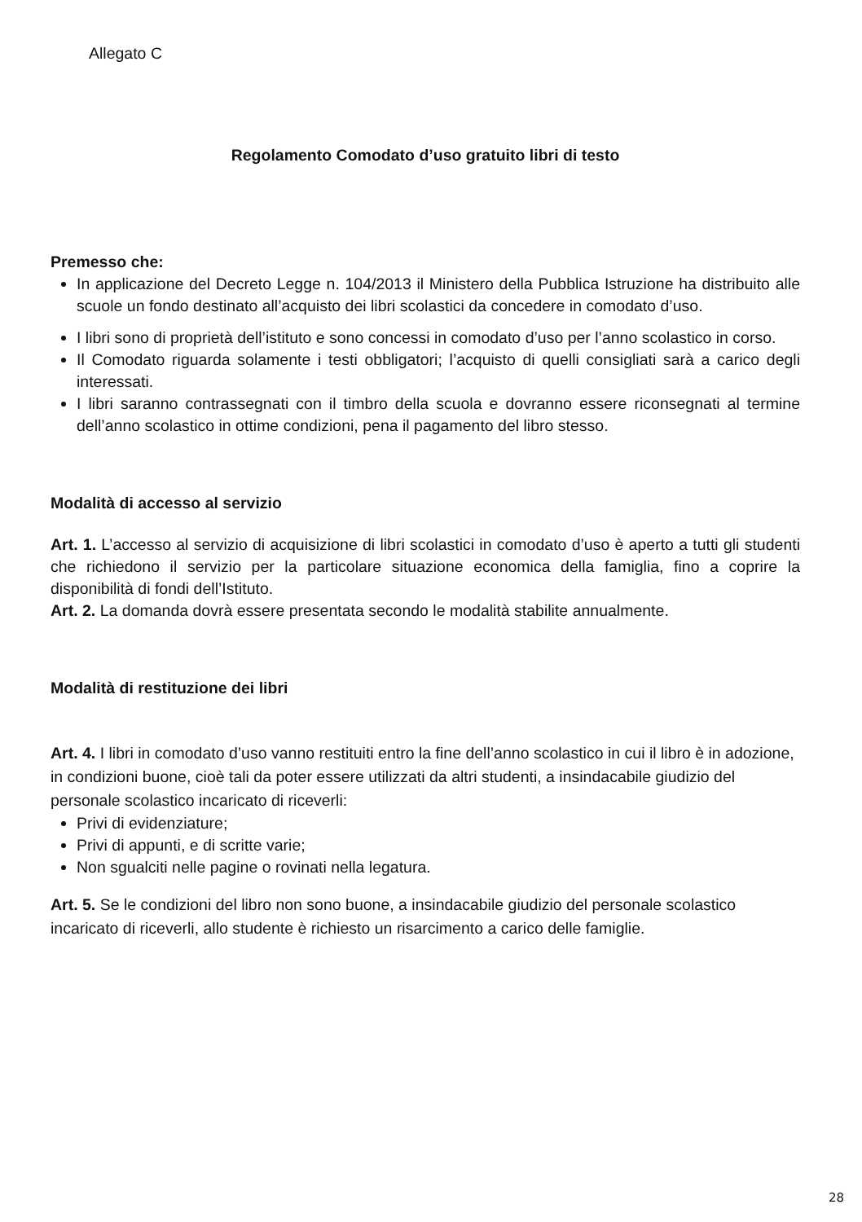Allegato C
Regolamento Comodato d’uso gratuito libri di testo
Premesso che:
In applicazione del Decreto Legge n. 104/2013 il Ministero della Pubblica Istruzione ha distribuito alle scuole un fondo destinato all’acquisto dei libri scolastici da concedere in comodato d’uso.
I libri sono di proprietà dell’istituto e sono concessi in comodato d’uso per l’anno scolastico in corso.
Il Comodato riguarda solamente i testi obbligatori; l’acquisto di quelli consigliati sarà a carico degli interessati.
I libri saranno contrassegnati con il timbro della scuola e dovranno essere riconsegnati al termine dell’anno scolastico in ottime condizioni, pena il pagamento del libro stesso.
Modalità di accesso al servizio
Art. 1. L’accesso al servizio di acquisizione di libri scolastici in comodato d’uso è aperto a tutti gli studenti che richiedono il servizio per la particolare situazione economica della famiglia, fino a coprire la disponibilità di fondi dell’Istituto.
Art. 2. La domanda dovrà essere presentata secondo le modalità stabilite annualmente.
Modalità di restituzione dei libri
Art. 4. I libri in comodato d’uso vanno restituiti entro la fine dell’anno scolastico in cui il libro è in adozione, in condizioni buone, cioè tali da poter essere utilizzati da altri studenti, a insindacabile giudizio del personale scolastico incaricato di riceverli:
Privi di evidenziature;
Privi di appunti, e di scritte varie;
Non sgualciti nelle pagine o rovinati nella legatura.
Art. 5. Se le condizioni del libro non sono buone, a insindacabile giudizio del personale scolastico incaricato di riceverli, allo studente è richiesto un risarcimento a carico delle famiglie.
28